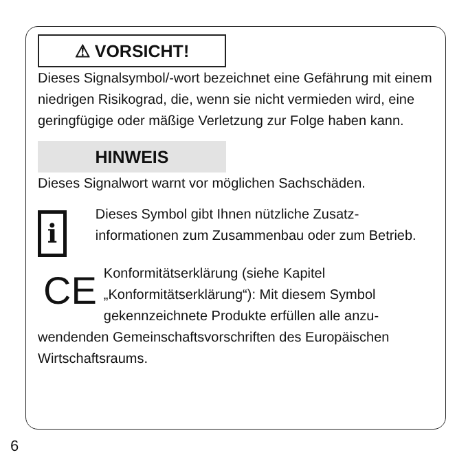⚠ VORSICHT!
Dieses Signalsymbol/-wort bezeichnet eine Gefährung mit einem niedrigen Risikograd, die, wenn sie nicht vermie­den wird, eine geringfügige oder mäßige Verletzung zur Folge haben kann.
HINWEIS
Dieses Signalwort warnt vor möglichen Sachschäden.
i
Dieses Symbol gibt Ihnen nützliche Zusatz­informationen zum Zusammenbau oder zum Betrieb.
CE
Konformitätserklärung (siehe Kapitel „Konformitätserklärung“): Mit diesem Symbol gekennzeichnete Produkte erfüllen alle anzu-
wendenden Gemeinschaftsvorschriften des Europäischen Wirtschaftsraums.
6